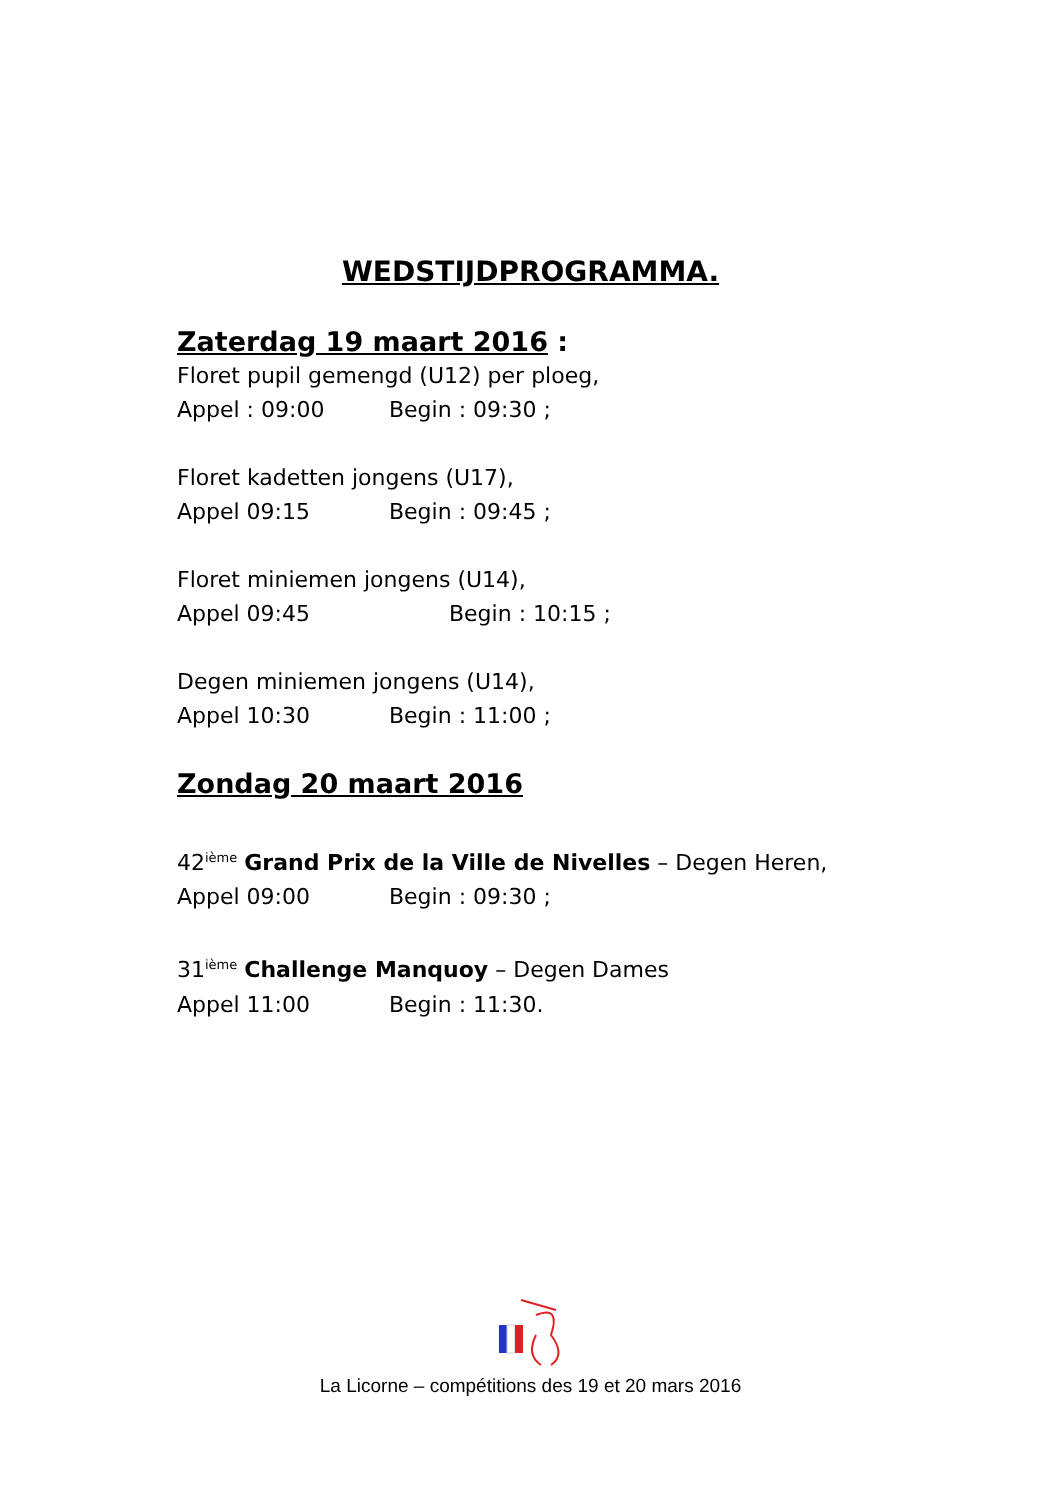WEDSTIJDPROGRAMMA.
Zaterdag 19 maart 2016 :
Floret pupil gemengd (U12) per ploeg,
Appel : 09:00 Begin : 09:30 ;
Floret kadetten jongens (U17),
Appel 09:15 Begin : 09:45 ;
Floret miniemen jongens (U14),
Appel 09:45 Begin : 10:15 ;
Degen miniemen jongens (U14),
Appel 10:30 Begin : 11:00 ;
Zondag 20 maart 2016
42<sup>ième</sup> Grand Prix de la Ville de Nivelles – Degen Heren,
Appel 09:00 Begin : 09:30 ;
31<sup>ième</sup> Challenge Manquoy – Degen Dames
Appel 11:00 Begin : 11:30.
La Licorne – compétitions des 19 et 20 mars 2016